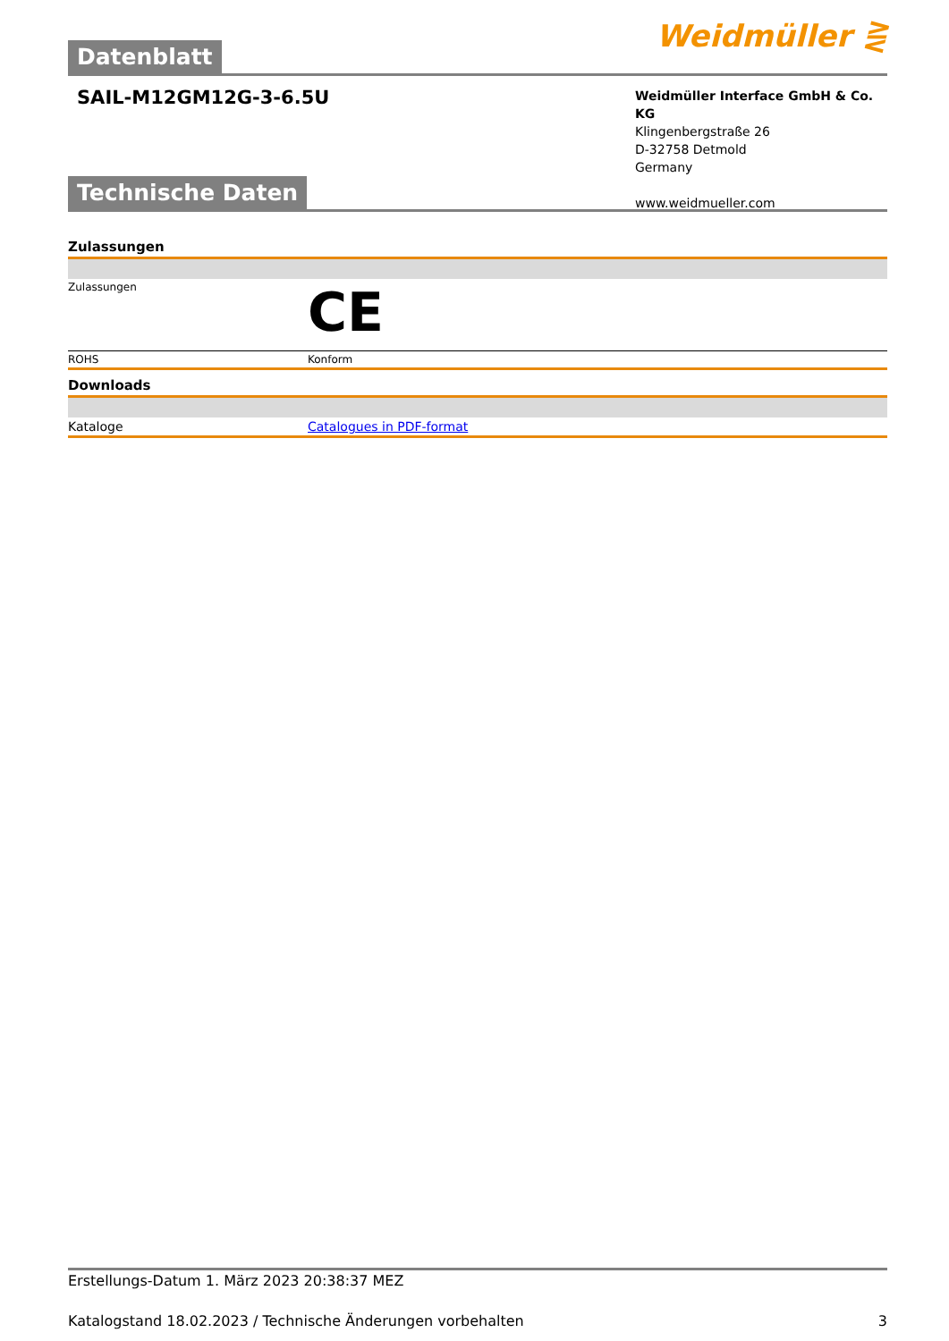Datenblatt
Weidmüller ⋛
SAIL-M12GM12G-3-6.5U
Weidmüller Interface GmbH & Co. KG
Klingenbergstraße 26
D-32758 Detmold
Germany
www.weidmueller.com
Technische Daten
Zulassungen
| Zulassungen | CE |
| ROHS | Konform |
Downloads
| Kataloge | Catalogues in PDF-format |
Erstellungs-Datum 1. März 2023 20:38:37 MEZ
Katalogstand 18.02.2023 / Technische Änderungen vorbehalten 3